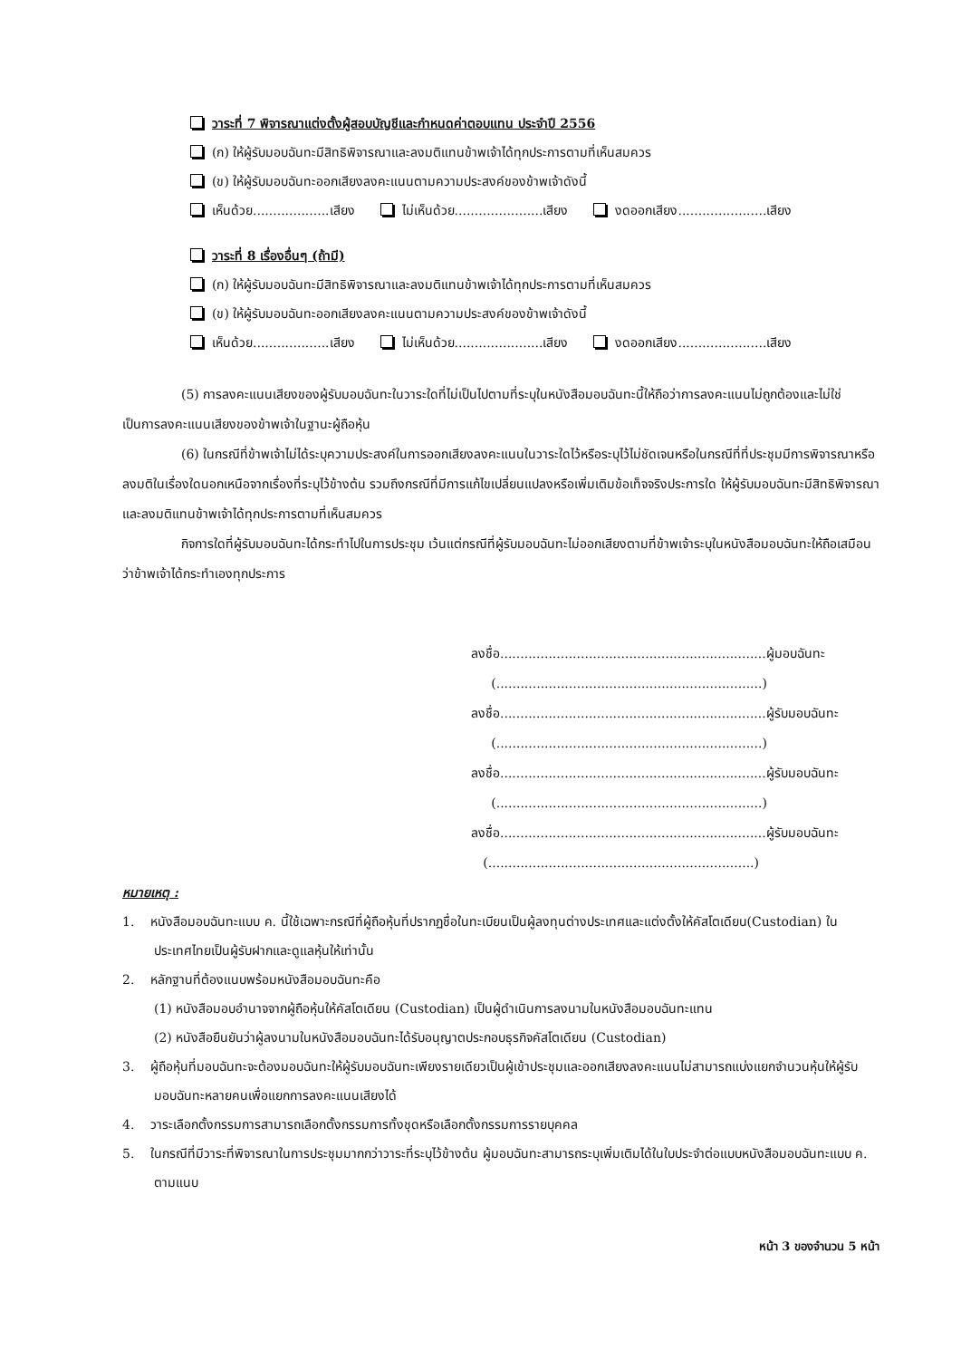วาระที่ 7 พิจารณาแต่งตั้งผู้สอบบัญชีและกำหนดค่าตอบแทน ประจำปี 2556
(ก) ให้ผู้รับมอบฉันทะมีสิทธิพิจารณาและลงมติแทนข้าพเจ้าได้ทุกประการตามที่เห็นสมควร
(ข) ให้ผู้รับมอบฉันทะออกเสียงลงคะแนนตามความประสงค์ของข้าพเจ้าดังนี้
เห็นด้วย...................เสียง ไม่เห็นด้วย......................เสียง งดออกเสียง......................เสียง
วาระที่ 8 เรื่องอื่นๆ (ถ้ามี)
(ก) ให้ผู้รับมอบฉันทะมีสิทธิพิจารณาและลงมติแทนข้าพเจ้าได้ทุกประการตามที่เห็นสมควร
(ข) ให้ผู้รับมอบฉันทะออกเสียงลงคะแนนตามความประสงค์ของข้าพเจ้าดังนี้
เห็นด้วย...................เสียง ไม่เห็นด้วย......................เสียง งดออกเสียง......................เสียง
(5) การลงคะแนนเสียงของผู้รับมอบฉันทะในวาระใดที่ไม่เป็นไปตามที่ระบุในหนังสือมอบฉันทะนี้ให้ถือว่าการลงคะแนนไม่ถูกต้องและไม่ใช่เป็นการลงคะแนนเสียงของข้าพเจ้าในฐานะผู้ถือหุ้น
(6) ในกรณีที่ข้าพเจ้าไม่ได้ระบุความประสงค์ในการออกเสียงลงคะแนนในวาระใดไว้หรือระบุไว้ไม่ชัดเจนหรือในกรณีที่ที่ประชุมมีการพิจารณาหรือลงมติในเรื่องใดนอกเหนือจากเรื่องที่ระบุไว้ข้างต้น รวมถึงกรณีที่มีการแก้ไขเปลี่ยนแปลงหรือเพิ่มเติมข้อเท็จจริงประการใด ให้ผู้รับมอบฉันทะมีสิทธิพิจารณาและลงมติแทนข้าพเจ้าได้ทุกประการตามที่เห็นสมควร
กิจการใดที่ผู้รับมอบฉันทะได้กระทำไปในการประชุม เว้นแต่กรณีที่ผู้รับมอบฉันทะไม่ออกเสียงตามที่ข้าพเจ้าระบุในหนังสือมอบฉันทะให้ถือเสมือนว่าข้าพเจ้าได้กระทำเองทุกประการ
ลงชื่อ..................................................................ผู้มอบฉันทะ
(..................................................................)
ลงชื่อ..................................................................ผู้รับมอบฉันทะ
(..................................................................)
ลงชื่อ..................................................................ผู้รับมอบฉันทะ
(..................................................................)
ลงชื่อ..................................................................ผู้รับมอบฉันทะ
(..................................................................)
หมายเหตุ :
1. หนังสือมอบฉันทะแบบ ค. นี้ใช้เฉพาะกรณีที่ผู้ถือหุ้นที่ปรากฏชื่อในทะเบียนเป็นผู้ลงทุนต่างประเทศและแต่งตั้งให้คัสโตเดียน(Custodian) ในประเทศไทยเป็นผู้รับฝากและดูแลหุ้นให้เท่านั้น
2. หลักฐานที่ต้องแนบพร้อมหนังสือมอบฉันทะคือ
(1) หนังสือมอบอำนาจจากผู้ถือหุ้นให้คัสโตเดียน (Custodian) เป็นผู้ดำเนินการลงนามในหนังสือมอบฉันทะแทน
(2) หนังสือยืนยันว่าผู้ลงนามในหนังสือมอบฉันทะได้รับอนุญาตประกอบธุรกิจคัสโตเดียน (Custodian)
3. ผู้ถือหุ้นที่มอบฉันทะจะต้องมอบฉันทะให้ผู้รับมอบฉันทะเพียงรายเดียวเป็นผู้เข้าประชุมและออกเสียงลงคะแนนไม่สามารถแบ่งแยกจำนวนหุ้นให้ผู้รับมอบฉันทะหลายคนเพื่อแยกการลงคะแนนเสียงได้
4. วาระเลือกตั้งกรรมการสามารถเลือกตั้งกรรมการทั้งชุดหรือเลือกตั้งกรรมการรายบุคคล
5. ในกรณีที่มีวาระที่พิจารณาในการประชุมมากกว่าวาระที่ระบุไว้ข้างต้น ผู้มอบฉันทะสามารถระบุเพิ่มเติมได้ในใบประจำต่อแบบหนังสือมอบฉันทะแบบ ค. ตามแนบ
หน้า 3 ของจำนวน 5 หน้า